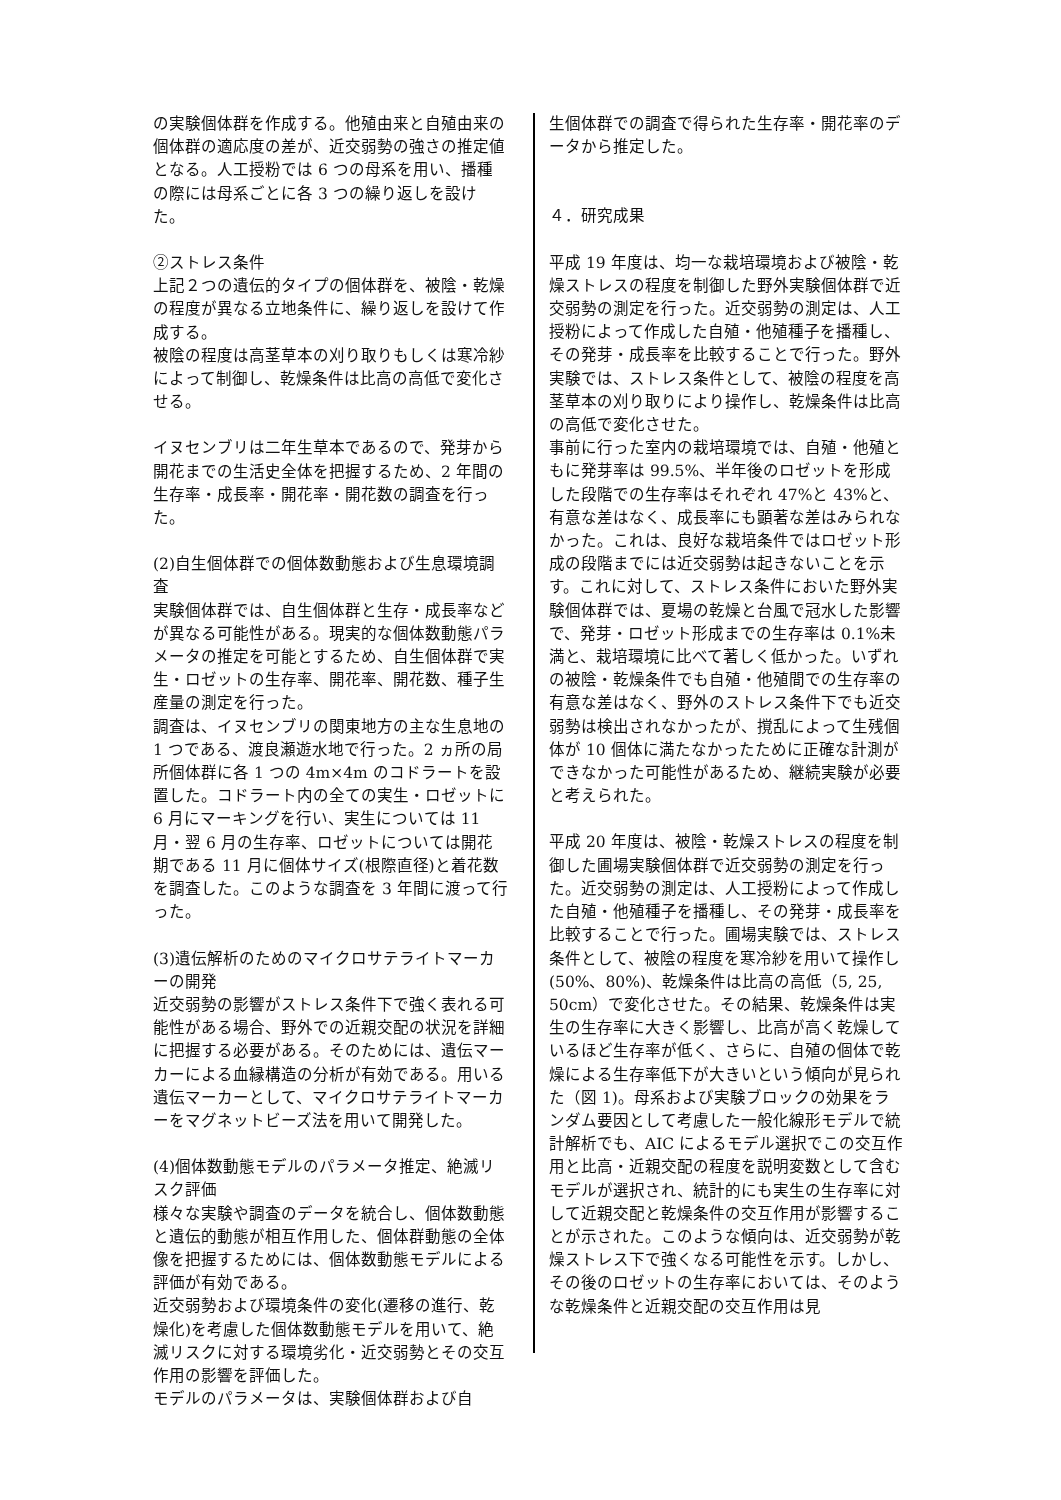の実験個体群を作成する。他殖由来と自殖由来の個体群の適応度の差が、近交弱勢の強さの推定値となる。人工授粉では 6 つの母系を用い、播種の際には母系ごとに各 3 つの繰り返しを設けた。
②ストレス条件
上記２つの遺伝的タイプの個体群を、被陰・乾燥の程度が異なる立地条件に、繰り返しを設けて作成する。
被陰の程度は高茎草本の刈り取りもしくは寒冷紗によって制御し、乾燥条件は比高の高低で変化させる。
イヌセンブリは二年生草本であるので、発芽から開花までの生活史全体を把握するため、2 年間の生存率・成長率・開花率・開花数の調査を行った。
(2)自生個体群での個体数動態および生息環境調査
実験個体群では、自生個体群と生存・成長率などが異なる可能性がある。現実的な個体数動態パラメータの推定を可能とするため、自生個体群で実生・ロゼットの生存率、開花率、開花数、種子生産量の測定を行った。
調査は、イヌセンブリの関東地方の主な生息地の 1 つである、渡良瀬遊水地で行った。2 ヵ所の局所個体群に各 1 つの 4m×4m のコドラートを設置した。コドラート内の全ての実生・ロゼットに 6 月にマーキングを行い、実生については 11 月・翌 6 月の生存率、ロゼットについては開花期である 11 月に個体サイズ(根際直径)と着花数を調査した。このような調査を 3 年間に渡って行った。
(3)遺伝解析のためのマイクロサテライトマーカーの開発
近交弱勢の影響がストレス条件下で強く表れる可能性がある場合、野外での近親交配の状況を詳細に把握する必要がある。そのためには、遺伝マーカーによる血縁構造の分析が有効である。用いる遺伝マーカーとして、マイクロサテライトマーカーをマグネットビーズ法を用いて開発した。
(4)個体数動態モデルのパラメータ推定、絶滅リスク評価
様々な実験や調査のデータを統合し、個体数動態と遺伝的動態が相互作用した、個体群動態の全体像を把握するためには、個体数動態モデルによる評価が有効である。
近交弱勢および環境条件の変化(遷移の進行、乾燥化)を考慮した個体数動態モデルを用いて、絶滅リスクに対する環境劣化・近交弱勢とその交互作用の影響を評価した。
モデルのパラメータは、実験個体群および自
生個体群での調査で得られた生存率・開花率のデータから推定した。
４．研究成果
平成 19 年度は、均一な栽培環境および被陰・乾燥ストレスの程度を制御した野外実験個体群で近交弱勢の測定を行った。近交弱勢の測定は、人工授粉によって作成した自殖・他殖種子を播種し、その発芽・成長率を比較することで行った。野外実験では、ストレス条件として、被陰の程度を高茎草本の刈り取りにより操作し、乾燥条件は比高の高低で変化させた。
事前に行った室内の栽培環境では、自殖・他殖ともに発芽率は 99.5%、半年後のロゼットを形成した段階での生存率はそれぞれ 47%と 43%と、有意な差はなく、成長率にも顕著な差はみられなかった。これは、良好な栽培条件ではロゼット形成の段階までには近交弱勢は起きないことを示す。これに対して、ストレス条件においた野外実験個体群では、夏場の乾燥と台風で冠水した影響で、発芽・ロゼット形成までの生存率は 0.1%未満と、栽培環境に比べて著しく低かった。いずれの被陰・乾燥条件でも自殖・他殖間での生存率の有意な差はなく、野外のストレス条件下でも近交弱勢は検出されなかったが、撹乱によって生残個体が 10 個体に満たなかったために正確な計測ができなかった可能性があるため、継続実験が必要と考えられた。
平成 20 年度は、被陰・乾燥ストレスの程度を制御した圃場実験個体群で近交弱勢の測定を行った。近交弱勢の測定は、人工授粉によって作成した自殖・他殖種子を播種し、その発芽・成長率を比較することで行った。圃場実験では、ストレス条件として、被陰の程度を寒冷紗を用いて操作し(50%、80%)、乾燥条件は比高の高低（5, 25, 50cm）で変化させた。その結果、乾燥条件は実生の生存率に大きく影響し、比高が高く乾燥しているほど生存率が低く、さらに、自殖の個体で乾燥による生存率低下が大きいという傾向が見られた（図 1)。母系および実験ブロックの効果をランダム要因として考慮した一般化線形モデルで統計解析でも、AIC によるモデル選択でこの交互作用と比高・近親交配の程度を説明変数として含むモデルが選択され、統計的にも実生の生存率に対して近親交配と乾燥条件の交互作用が影響することが示された。このような傾向は、近交弱勢が乾燥ストレス下で強くなる可能性を示す。しかし、その後のロゼットの生存率においては、そのような乾燥条件と近親交配の交互作用は見